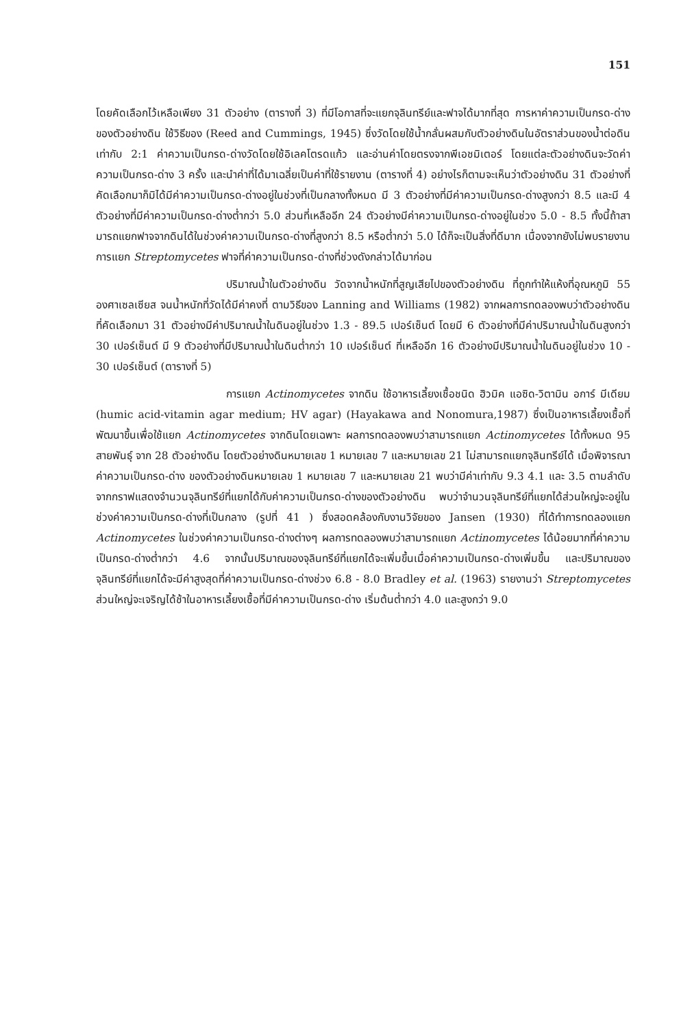151
โดยคัดเลือกไว้เหลือเพียง 31 ตัวอย่าง (ตารางที่ 3) ที่มีโอกาสที่จะแยกจุลินทรีย์และฟาจได้มากที่สุด การหาค่าความเป็นกรด-ด่างของตัวอย่างดิน ใช้วิธีของ (Reed and Cummings, 1945) ซึ่งวัดโดยใช้น้ำกลั่นผสมกับตัวอย่างดินในอัตราส่วนของน้ำต่อดินเท่ากับ 2:1 ค่าความเป็นกรด-ด่างวัดโดยใช้อิเลคโตรดแก้ว และอ่านค่าโดยตรงจากพีเอชมิเตอร์ โดยแต่ละตัวอย่างดินจะวัดค่าความเป็นกรด-ด่าง 3 ครั้ง และนำค่าที่ได้มาเฉลี่ยเป็นค่าที่ใช้รายงาน (ตารางที่ 4) อย่างไรก็ตามจะเห็นว่าตัวอย่างดิน 31 ตัวอย่างที่คัดเลือกมาก็มิได้มีค่าความเป็นกรด-ด่างอยู่ในช่วงที่เป็นกลางทั้งหมด มี 3 ตัวอย่างที่มีค่าความเป็นกรด-ด่างสูงกว่า 8.5 และมี 4 ตัวอย่างที่มีค่าความเป็นกรด-ด่างต่ำกว่า 5.0 ส่วนที่เหลืออีก 24 ตัวอย่างมีค่าความเป็นกรด-ด่างอยู่ในช่วง 5.0 - 8.5 ทั้งนี้ถ้าสามารถแยกฟาจจากดินได้ในช่วงค่าความเป็นกรด-ด่างที่สูงกว่า 8.5 หรือต่ำกว่า 5.0 ได้ก็จะเป็นสิ่งที่ดีมาก เนื่องจากยังไม่พบรายงานการแยก Streptomycetes ฟาจที่ค่าความเป็นกรด-ด่างที่ช่วงดังกล่าวได้มาก่อน
ปริมาณน้ำในตัวอย่างดิน วัดจากน้ำหนักที่สูญเสียไปของตัวอย่างดิน ที่ถูกทำให้แห้งที่อุณหภูมิ 55 องศาเซลเซียส จนน้ำหนักที่วัดได้มีค่าคงที่ ตามวิธีของ Lanning and Williams (1982) จากผลการทดลองพบว่าตัวอย่างดินที่คัดเลือกมา 31 ตัวอย่างมีค่าปริมาณน้ำในดินอยู่ในช่วง 1.3 - 89.5 เปอร์เซ็นต์ โดยมี 6 ตัวอย่างที่มีค่าปริมาณน้ำในดินสูงกว่า 30 เปอร์เซ็นต์ มี 9 ตัวอย่างที่มีปริมาณน้ำในดินต่ำกว่า 10 เปอร์เซ็นต์ ที่เหลืออีก 16 ตัวอย่างมีปริมาณน้ำในดินอยู่ในช่วง 10 - 30 เปอร์เซ็นต์ (ตารางที่ 5)
การแยก Actinomycetes จากดิน ใช้อาหารเลี้ยงเชื้อชนิด ฮิวมิค แอซิด-วิตามิน อการ์ มีเดียม (humic acid-vitamin agar medium; HV agar) (Hayakawa and Nonomura,1987) ซึ่งเป็นอาหารเลี้ยงเชื้อที่พัฒนาขึ้นเพื่อใช้แยก Actinomycetes จากดินโดยเฉพาะ ผลการทดลองพบว่าสามารถแยก Actinomycetes ได้ทั้งหมด 95 สายพันธุ์ จาก 28 ตัวอย่างดิน โดยตัวอย่างดินหมายเลข 1 หมายเลข 7 และหมายเลข 21 ไม่สามารถแยกจุลินทรีย์ได้ เมื่อพิจารณาค่าความเป็นกรด-ด่าง ของตัวอย่างดินหมายเลข 1 หมายเลข 7 และหมายเลข 21 พบว่ามีค่าเท่ากับ 9.3 4.1 และ 3.5 ตามลำดับ จากกราฟแสดงจำนวนจุลินทรีย์ที่แยกได้กับค่าความเป็นกรด-ด่างของตัวอย่างดิน พบว่าจำนวนจุลินทรีย์ที่แยกได้ส่วนใหญ่จะอยู่ในช่วงค่าความเป็นกรด-ด่างที่เป็นกลาง (รูปที่ 41 ) ซึ่งสอดคล้องกับงานวิจัยของ Jansen (1930) ที่ได้ทำการทดลองแยก Actinomycetes ในช่วงค่าความเป็นกรด-ด่างต่างๆ ผลการทดลองพบว่าสามารถแยก Actinomycetes ได้น้อยมากที่ค่าความเป็นกรด-ด่างต่ำกว่า 4.6 จากนั้นปริมาณของจุลินทรีย์ที่แยกได้จะเพิ่มขึ้นเมื่อค่าความเป็นกรด-ด่างเพิ่มขึ้น และปริมาณของจุลินทรีย์ที่แยกได้จะมีค่าสูงสุดที่ค่าความเป็นกรด-ด่างช่วง 6.8 - 8.0 Bradley et al. (1963) รายงานว่า Streptomycetes ส่วนใหญ่จะเจริญได้ช้าในอาหารเลี้ยงเชื้อที่มีค่าความเป็นกรด-ด่าง เริ่มต้นต่ำกว่า 4.0 และสูงกว่า 9.0